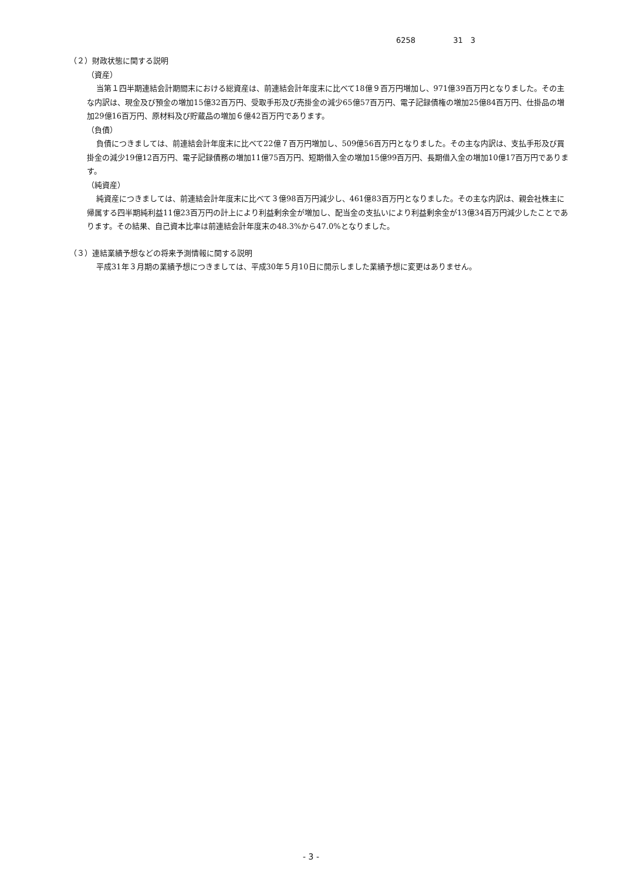6258 31　3
（２）財政状態に関する説明
（資産）
当第１四半期連結会計期間末における総資産は、前連結会計年度末に比べて18億９百万円増加し、971億39百万円となりました。その主な内訳は、現金及び預金の増加15億32百万円、受取手形及び売掛金の減少65億57百万円、電子記録債権の増加25億84百万円、仕掛品の増加29億16百万円、原材料及び貯蔵品の増加６億42百万円であります。
（負債）
負債につきましては、前連結会計年度末に比べて22億７百万円増加し、509億56百万円となりました。その主な内訳は、支払手形及び買掛金の減少19億12百万円、電子記録債務の増加11億75百万円、短期借入金の増加15億99百万円、長期借入金の増加10億17百万円であります。
（純資産）
純資産につきましては、前連結会計年度末に比べて３億98百万円減少し、461億83百万円となりました。その主な内訳は、親会社株主に帰属する四半期純利益11億23百万円の計上により利益剰余金が増加し、配当金の支払いにより利益剰余金が13億34百万円減少したことであります。その結果、自己資本比率は前連結会計年度末の48.3%から47.0%となりました。
（３）連結業績予想などの将来予測情報に関する説明
平成31年３月期の業績予想につきましては、平成30年５月10日に開示しました業績予想に変更はありません。
- 3 -